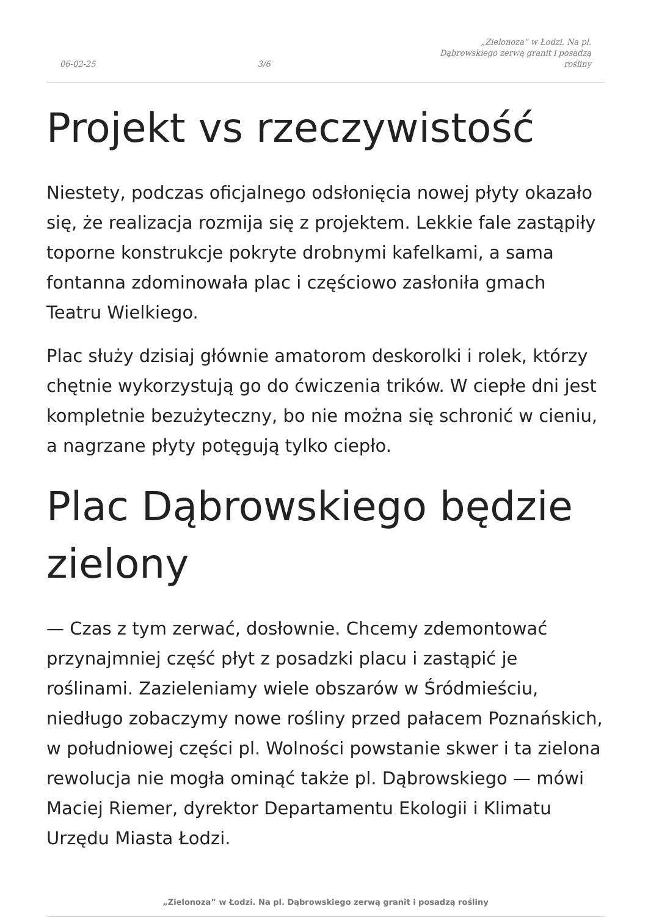06-02-25 3/6 „Zielonoza” w Łodzi. Na pl. Dąbrowskiego zerwą granit i posadzą rośliny
Projekt vs rzeczywistość
Niestety, podczas oficjalnego odsłonięcia nowej płyty okazało się, że realizacja rozmija się z projektem. Lekkie fale zastąpiły toporne konstrukcje pokryte drobnymi kafelkami, a sama fontanna zdominowała plac i częściowo zasłoniła gmach Teatru Wielkiego.
Plac służy dzisiaj głównie amatorom deskorolki i rolek, którzy chętnie wykorzystują go do ćwiczenia trików. W ciepłe dni jest kompletnie bezużyteczny, bo nie można się schronić w cieniu, a nagrzane płyty potęgują tylko ciepło.
Plac Dąbrowskiego będzie zielony
— Czas z tym zerwać, dosłownie. Chcemy zdemontować przynajmniej część płyt z posadzki placu i zastąpić je roślinami. Zazieleniamy wiele obszarów w Śródmieściu, niedługo zobaczymy nowe rośliny przed pałacem Poznańskich, w południowej części pl. Wolności powstanie skwer i ta zielona rewolucja nie mogła ominąć także pl. Dąbrowskiego — mówi Maciej Riemer, dyrektor Departamentu Ekologii i Klimatu Urzędu Miasta Łodzi.
„Zielonoza” w Łodzi. Na pl. Dąbrowskiego zerwą granit i posadzą rośliny